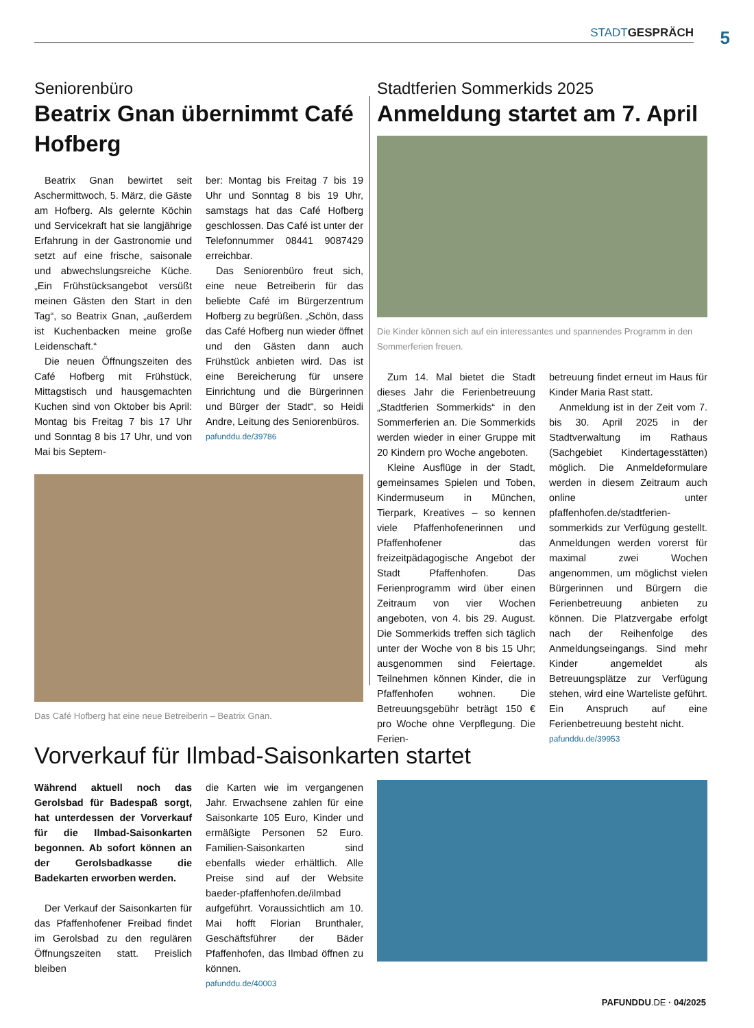STADT GESPRÄCH 5
Seniorenbüro
Beatrix Gnan übernimmt Café Hofberg
Beatrix Gnan bewirtet seit Aschermittwoch, 5. März, die Gäste am Hofberg. Als gelernte Köchin und Servicekraft hat sie langjährige Erfahrung in der Gastronomie und setzt auf eine frische, saisonale und abwechslungsreiche Küche. „Ein Frühstücksangebot versüßt meinen Gästen den Start in den Tag“, so Beatrix Gnan, „außerdem ist Kuchenbacken meine große Leidenschaft.“
Die neuen Öffnungszeiten des Café Hofberg mit Frühstück, Mittagstisch und hausgemachten Kuchen sind von Oktober bis April: Montag bis Freitag 7 bis 17 Uhr und Sonntag 8 bis 17 Uhr, und von Mai bis Septem-
ber: Montag bis Freitag 7 bis 19 Uhr und Sonntag 8 bis 19 Uhr, samstags hat das Café Hofberg geschlossen. Das Café ist unter der Telefonnummer 08441 9087429 erreichbar.
Das Seniorenbüro freut sich, eine neue Betreiberin für das beliebte Café im Bürgerzentrum Hofberg zu begrüßen. „Schön, dass das Café Hofberg nun wieder öffnet und den Gästen dann auch Frühstück anbieten wird. Das ist eine Bereicherung für unsere Einrichtung und die Bürgerinnen und Bürger der Stadt“, so Heidi Andre, Leitung des Seniorenbüros.
pafunddu.de/39786
Das Café Hofberg hat eine neue Betreiberin – Beatrix Gnan.
Stadtferien Sommerkids 2025
Anmeldung startet am 7. April
Die Kinder können sich auf ein interessantes und spannendes Programm in den Sommerferien freuen.
Zum 14. Mal bietet die Stadt dieses Jahr die Ferienbetreuung „Stadtferien Sommerkids“ in den Sommerferien an. Die Sommerkids werden wieder in einer Gruppe mit 20 Kindern pro Woche angeboten.
Kleine Ausflüge in der Stadt, gemeinsames Spielen und Toben, Kindermuseum in München, Tierpark, Kreatives – so kennen viele Pfaffenhofenerinnen und Pfaffenhofener das freizeitpädagogische Angebot der Stadt Pfaffenhofen. Das Ferienprogramm wird über einen Zeitraum von vier Wochen angeboten, von 4. bis 29. August. Die Sommerkids treffen sich täglich unter der Woche von 8 bis 15 Uhr; ausgenommen sind Feiertage. Teilnehmen können Kinder, die in Pfaffenhofen wohnen. Die Betreuungsgebühr beträgt 150 € pro Woche ohne Verpflegung. Die Ferien-
betreuung findet erneut im Haus für Kinder Maria Rast statt.
Anmeldung ist in der Zeit vom 7. bis 30. April 2025 in der Stadtverwaltung im Rathaus (Sachgebiet Kindertagesstätten) möglich. Die Anmeldeformulare werden in diesem Zeitraum auch online unter pfaffenhofen.de/stadtferien-sommerkids zur Verfügung gestellt. Anmeldungen werden vorerst für maximal zwei Wochen angenommen, um möglichst vielen Bürgerinnen und Bürgern die Ferienbetreuung anbieten zu können. Die Platzvergabe erfolgt nach der Reihenfolge des Anmeldungseingangs. Sind mehr Kinder angemeldet als Betreuungsplätze zur Verfügung stehen, wird eine Warteliste geführt. Ein Anspruch auf eine Ferienbetreuung besteht nicht.
pafunddu.de/39953
Vorverkauf für Ilmbad-Saisonkarten startet
Während aktuell noch das Gerolsbad für Badespaß sorgt, hat unterdessen der Vorverkauf für die Ilmbad-Saisonkarten begonnen. Ab sofort können an der Gerolsbadkasse die Badekarten erworben werden.
Der Verkauf der Saisonkarten für das Pfaffenhofener Freibad findet im Gerolsbad zu den regulären Öffnungszeiten statt. Preislich bleiben
die Karten wie im vergangenen Jahr. Erwachsene zahlen für eine Saisonkarte 105 Euro, Kinder und ermäßigte Personen 52 Euro. Familien-Saisonkarten sind ebenfalls wieder erhältlich. Alle Preise sind auf der Website baeder-pfaffenhofen.de/ilmbad aufgeführt. Voraussichtlich am 10. Mai hofft Florian Brunthaler, Geschäftsführer der Bäder Pfaffenhofen, das Ilmbad öffnen zu können.
pafunddu.de/40003
PAFUNDDU.DE · 04/2025